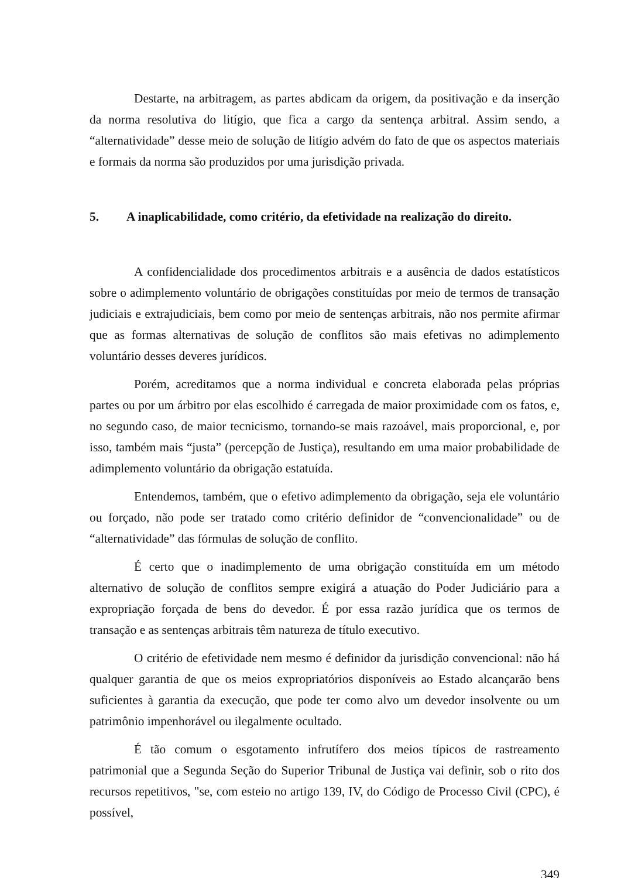Destarte, na arbitragem, as partes abdicam da origem, da positivação e da inserção da norma resolutiva do litígio, que fica a cargo da sentença arbitral. Assim sendo, a “alternatividade” desse meio de solução de litígio advém do fato de que os aspectos materiais e formais da norma são produzidos por uma jurisdição privada.
5. A inaplicabilidade, como critério, da efetividade na realização do direito.
A confidencialidade dos procedimentos arbitrais e a ausência de dados estatísticos sobre o adimplemento voluntário de obrigações constituídas por meio de termos de transação judiciais e extrajudiciais, bem como por meio de sentenças arbitrais, não nos permite afirmar que as formas alternativas de solução de conflitos são mais efetivas no adimplemento voluntário desses deveres jurídicos.
Porém, acreditamos que a norma individual e concreta elaborada pelas próprias partes ou por um árbitro por elas escolhido é carregada de maior proximidade com os fatos, e, no segundo caso, de maior tecnicismo, tornando-se mais razoável, mais proporcional, e, por isso, também mais “justa” (percepção de Justiça), resultando em uma maior probabilidade de adimplemento voluntário da obrigação estatuída.
Entendemos, também, que o efetivo adimplemento da obrigação, seja ele voluntário ou forçado, não pode ser tratado como critério definidor de “convencionalidade” ou de “alternatividade” das fórmulas de solução de conflito.
É certo que o inadimplemento de uma obrigação constituída em um método alternativo de solução de conflitos sempre exigirá a atuação do Poder Judiciário para a expropriação forçada de bens do devedor. É por essa razão jurídica que os termos de transação e as sentenças arbitrais têm natureza de título executivo.
O critério de efetividade nem mesmo é definidor da jurisdição convencional: não há qualquer garantia de que os meios expropriatórios disponíveis ao Estado alcançarão bens suficientes à garantia da execução, que pode ter como alvo um devedor insolvente ou um patrimônio impenhorável ou ilegalmente ocultado.
É tão comum o esgotamento infrutífero dos meios típicos de rastreamento patrimonial que a Segunda Seção do Superior Tribunal de Justiça vai definir, sob o rito dos recursos repetitivos, "se, com esteio no artigo 139, IV, do Código de Processo Civil (CPC), é possível,
349